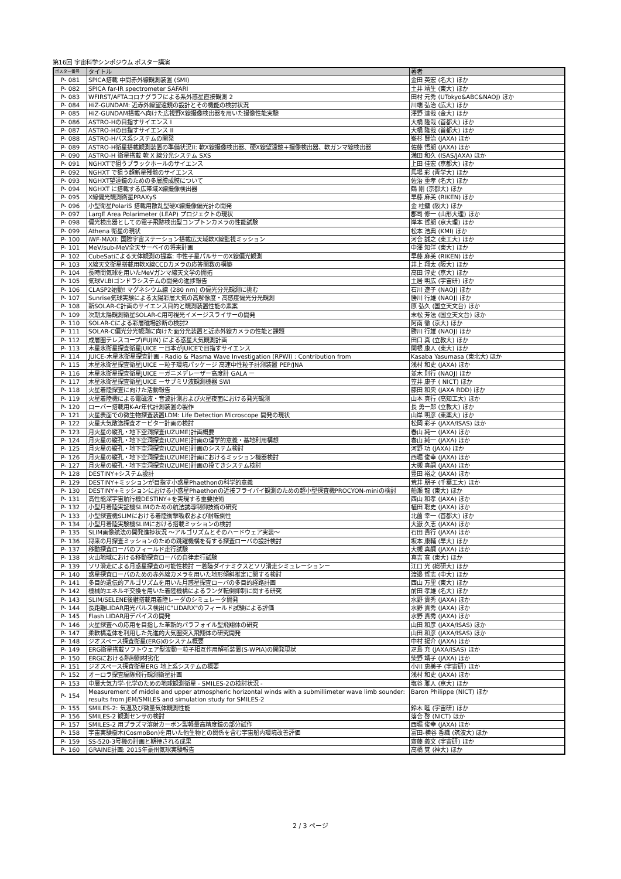第16回 宇宙科学シンポジウム ポスター講演
| ポスター番号 | タイトル | 著者 |
| --- | --- | --- |
| P- 081 | SPICA搭載 中間赤外線観測装置 (SMI) | 金田 英宏 (名大) ほか |
| P- 082 | SPICA far-IR spectrometer SAFARI | 土井 靖生 (東大) ほか |
| P- 083 | WFIRST/AFTAコロナグラフによる系外惑星直接観測 2 | 田村 元秀 (UTokyo&ABC&NAOJ) ほか |
| P- 084 | HiZ-GUNDAM: 近赤外線望遠鏡の設計とその機能の検討状況 | 川端 弘治 (広大) ほか |
| P- 085 | HiZ-GUNDAM搭載へ向けた広視野X線撮像検出器を用いた撮像性能実験 | 澤野 達哉 (金大) ほか |
| P- 086 | ASTRO-Hの目指すサイエンス I | 大橋 隆哉 (首都大) ほか |
| P- 087 | ASTRO-Hの目指すサイエンス II | 大橋 隆哉 (首都大) ほか |
| P- 088 | ASTRO-Hバス系システムの開発 | 峯杉 賢治 (JAXA) ほか |
| P- 089 | ASTRO-H衛星搭載観測装置の準備状況II: 軟X線撮像検出器、硬X線望遠鏡＋撮像検出器、軟ガンマ線検出器 | 佐藤 悟朗 (JAXA) ほか |
| P- 090 | ASTRO-H 衛星搭載 軟 X 線分光システム SXS | 満田 和久 (ISAS/JAXA) ほか |
| P- 091 | NGHXTで狙うブラックホールのサイエンス | 上田 佳宏 (京都大) ほか |
| P- 092 | NGHXT で狙う超新星残骸のサイエンス | 馬場 彩 (青学大) ほか |
| P- 093 | NGHXT望遠鏡のための多層膜成膜について | 佐治 重孝 (名大) ほか |
| P- 094 | NGHXT に搭載する広帯域X線撮像検出器 | 鶴 剛 (京都大) ほか |
| P- 095 | X線偏光観測衛星PRAXyS | 早藤 麻美 (RIKEN) ほか |
| P- 096 | 小型衛星PolariS 搭載用散乱型硬X線撮像偏光計の開発 | 金 柱鏞 (阪大) ほか |
| P- 097 | LargE Area Polarimeter (LEAP) プロジェクトの現状 | 郡司 修一 (山形大理) ほか |
| P- 098 | 偏光検出器としての電子飛跡検出型コンプトンカメラの性能試験 | 岸本 哲朗 (京大理) ほか |
| P- 099 | Athena 衛星の現状 | 松本 浩典 (KMI) ほか |
| P- 100 | iWF-MAXI: 国際宇宙ステーション搭載広天域軟X線監視ミッション | 河合 誠之 (東工大) ほか |
| P- 101 | MeV/sub-MeV全天サーベイの将来計画 | 中澤 知洋 (東大) ほか |
| P- 102 | CubeSatによる天体観測の提案: 中性子星パルサーのX線偏光観測 | 早藤 麻美 (RIKEN) ほか |
| P- 103 | X線天文衛星搭載用軟X線CCDカメラの応答関数の構築 | 井上 翔太 (阪大) ほか |
| P- 104 | 長時間気球を用いたMeVガンマ線天文学の開拓 | 高田 淳史 (京大) ほか |
| P- 105 | 気球VLBIゴンドラシステムの開発の進捗報告 | 土居 明広 (宇宙研) ほか |
| P- 106 | CLASP2始動! マグネシウム線 (280 nm) の偏光分光観測に挑む | 石川 遼子 (NAOJ) ほか |
| P- 107 | Sunrise気球実験による太陽彩層大気の高解像度・高感度偏光分光観測 | 勝川 行雄 (NAOJ) ほか |
| P- 108 | 新SOLAR-C計画のサイエンス目的と観測装置性能の素案 | 原 弘久 (国立天文台) ほか |
| P- 109 | 次期太陽観測衛星SOLAR-C用可視光イメージスライサーの開発 | 末松 芳法 (国立天文台) ほか |
| P- 110 | SOLAR-Cによる彩層磁場診断の検討2 | 阿南 徹 (京大) ほか |
| P- 111 | SOLAR-C偏光分光観測に向けた面分光装置と近赤外線カメラの性能と課題 | 勝川 行雄 (NAOJ) ほか |
| P- 112 | 成層圏テレスコープ(FUJIN) による惑星大気観測計画 | 田口 真 (立教大) ほか |
| P- 113 | 木星氷衛星探査衛星JUICE ー日本がJUICEで目指すサイエンス | 関根 康人 (東大) ほか |
| P- 114 | JUICE-木星氷衛星探査計画 - Radio & Plasma Wave Investigation (RPWI) : Contribution from | Kasaba Yasumasa (東北大) ほか |
| P- 115 | 木星氷衛星探査衛星JUICE ー粒子環境パッケージ 高速中性粒子計測装置 PEP/JNA | 浅村 和史 (JAXA) ほか |
| P- 116 | 木星氷衛星探査衛星JUICE ーガニメデレーザー高度計 GALA ー | 並木 則行 (NAOJ) ほか |
| P- 117 | 木星氷衛星探査衛星JUICE ーサブミリ波観測機器 SWI | 笠井 康子 ( NICT) ほか |
| P- 118 | 火星着陸探査に向けた活動報告 | 藤田 和央 (JAXA RDD) ほか |
| P- 119 | 火星着陸機による電磁波・音波計測および火星夜面における発光観測 | 山本 真行 (高知工大) ほか |
| P- 120 | ローバー搭載用K-Ar年代計測装置の製作 | 長 勇一郎 (立教大) ほか |
| P- 121 | 火星表面での微生物探査装置LDM: Life Detection Microscope 開発の現状 | 山岸 明彦 (東薬大) ほか |
| P- 122 | 火星大気散逸探査オービター計画の検討 | 松岡 彩子 (JAXA/ISAS) ほか |
| P- 123 | 月火星の縦孔・地下空洞探査(UZUME)計画概要 | 春山 純一 (JAXA) ほか |
| P- 124 | 月火星の縦孔・地下空洞探査(UZUME)計画の理学的意義・基地利用構想 | 春山 純一 (JAXA) ほか |
| P- 125 | 月火星の縦孔・地下空洞探査(UZUME)計画のシステム検討 | 河野 功 (JAXA) ほか |
| P- 126 | 月火星の縦孔・地下空洞探査(UZUME)計画におけるミッション機器検討 | 西堀 俊幸 (JAXA) ほか |
| P- 127 | 月火星の縦孔・地下空洞探査(UZUME)計画の投てきシステム検討 | 大槻 真嗣 (JAXA) ほか |
| P- 128 | DESTINY+システム設計 | 豊田 裕之 (JAXA) ほか |
| P- 129 | DESTINY+ミッションが目指す小惑星Phaethonの科学的意義 | 荒井 朋子 (千葉工大) ほか |
| P- 130 | DESTINY+ミッションにおける小惑星Phaethonの近接フライバイ観測のための超小型探査機PROCYON-miniの検討 | 船瀬 龍 (東大) ほか |
| P- 131 | 高性能深宇宙航行機DESTINY+を実現する重要技術 | 西山 和孝 (JAXA) ほか |
| P- 132 | 小型月着陸実証機SLIMのための航法誘導制御技術の研究 | 植田 聡史 (JAXA) ほか |
| P- 133 | 小型探査機SLIMにおける着陸衝撃吸収および耐転倒性 | 北薗 幸一 (首都大) ほか |
| P- 134 | 小型月着陸実験機SLIMにおける搭載ミッションの検討 | 大嶽 久志 (JAXA) ほか |
| P- 135 | SLIM画像航法の開発進捗状況 ～アルゴリズムとそのハードウェア実装～ | 石田 貴行 (JAXA) ほか |
| P- 136 | 将来の月探査ミッションのための跳躍機構を有する探査ローバの設計検討 | 坂本 康輔 (早大) ほか |
| P- 137 | 移動探査ローバのフィールド走行試験 | 大槻 真嗣 (JAXA) ほか |
| P- 138 | 火山地域における移動探査ローバの自律走行試験 | 真吉 寛 (東大) ほか |
| P- 139 | ソリ滑走による月惑星探査の可能性検討 ー着陸ダイナミクスとソリ滑走シミュレーションー | 江口 光 (総研大) ほか |
| P- 140 | 惑星探査ローバのための赤外線カメラを用いた地形傾斜推定に関する検討 | 渡邉 哲志 (中大) ほか |
| P- 141 | 多目的遺伝的アルゴリズムを用いた月惑星探査ローバの多目的経路計画 | 西山 万里 (東大) ほか |
| P- 142 | 機械的エネルギ交換を用いた着陸機構によるランダ転倒抑制に関する研究 | 前田 孝雄 (名大) ほか |
| P- 143 | SLIM/SELENE後継搭載用着陸レーダのシミュレータ開発 | 水野 貴秀 (JAXA) ほか |
| P- 144 | 長距離LIDAR用光パルス検出IC"LIDARX"のフィールド試験による評価 | 水野 貴秀 (JAXA) ほか |
| P- 145 | Flash LIDAR用デバイスの開発 | 水野 貴秀 (JAXA) ほか |
| P- 146 | 火星探査への応用を目指した革新的パラフォイル型飛翔体の研究 | 山田 和彦 (JAXA/ISAS) ほか |
| P- 147 | 柔軟構造体を利用した先進的大気圏突入飛翔体の研究開発 | 山田 和彦 (JAXA/ISAS) ほか |
| P- 148 | ジオスペース探査衛星(ERG)のシステム概要 | 中村 揚介 (JAXA) ほか |
| P- 149 | ERG衛星搭載ソフトウェア型波動ー粒子相互作用解析装置(S-WPIA)の開発現状 | 疋島 充 (JAXA/ISAS) ほか |
| P- 150 | ERGにおける熱制御材劣化 | 柴野 靖子 (JAXA) ほか |
| P- 151 | ジオスペース探査衛星ERG 地上系システムの概要 | 小川 恵美子 (宇宙研) ほか |
| P- 152 | オーロラ探査編隊飛行観測衛星計画 | 浅村 和史 (JAXA) ほか |
| P- 153 | 中層大気力学-化学のための地球観測衛星 - SMILES-2の検討状況 - | 塩谷 雅人 (京大) ほか |
| P- 154 | Measurement of middle and upper atmospheric horizontal winds with a submillimeter wave limb sounder: results from JEM/SMILES and simulation study for SMILES-2 | Baron Philippe (NICT) ほか |
| P- 155 | SMILES-2: 気温及び微量気体観測性能 | 鈴木 睦 (宇宙研) ほか |
| P- 156 | SMILES-2 観測センサの検討 | 落合 啓 (NICT) ほか |
| P- 157 | SMILES-2 用プラズマ溶射カーボン製軽量高精度鏡の部分試作 | 西堀 俊幸 (JAXA) ほか |
| P- 158 | 宇宙実験樹木(CosmoBon)を用いた他生物との関係を含む宇宙船内環境改善評価 | 富田-横谷 香織 (筑波大) ほか |
| P- 159 | SS-520-3号機の計画と期待される成果 | 齋藤 義文 (宇宙研) ほか |
| P- 160 | GRAINE計画: 2015年豪州気球実験報告 | 高橋 覚 (神大) ほか |
2 / 3 ページ